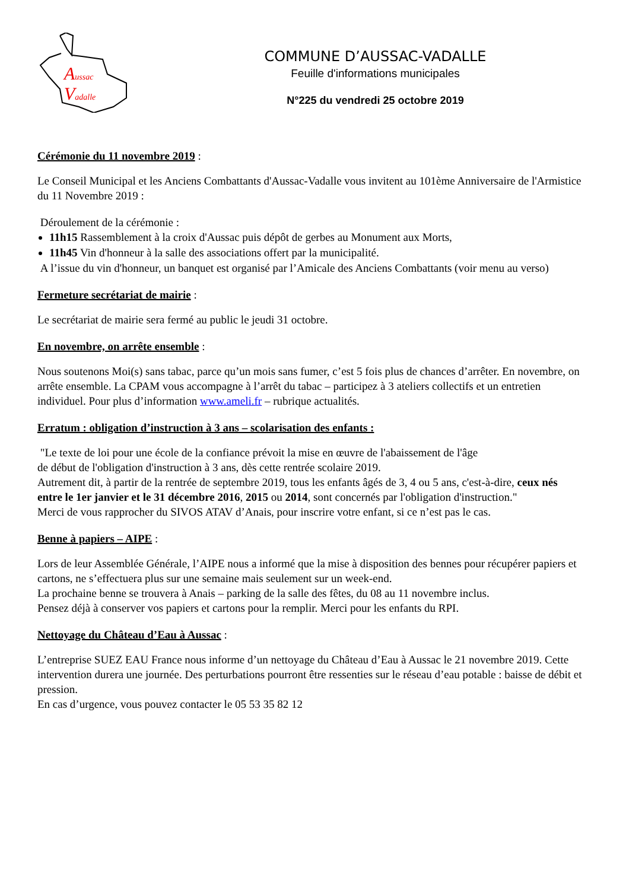Aussac
Vadalle
COMMUNE D’AUSSAC-VADALLE
Feuille d'informations municipales
N°225 du vendredi 25 octobre 2019
Cérémonie du 11 novembre 2019 :
Le Conseil Municipal et les Anciens Combattants d'Aussac-Vadalle vous invitent au 101ème Anniversaire de l'Armistice du 11 Novembre 2019 :
Déroulement de la cérémonie :
11h15 Rassemblement à la croix d'Aussac puis dépôt de gerbes au Monument aux Morts,
11h45 Vin d'honneur à la salle des associations offert par la municipalité.
A l’issue du vin d'honneur, un banquet est organisé par l’Amicale des Anciens Combattants (voir menu au verso)
Fermeture secrétariat de mairie :
Le secrétariat de mairie sera fermé au public le jeudi 31 octobre.
En novembre, on arrête ensemble :
Nous soutenons Moi(s) sans tabac, parce qu’un mois sans fumer, c’est 5 fois plus de chances d’arrêter. En novembre, on arrête ensemble. La CPAM vous accompagne à l’arrêt du tabac – participez à 3 ateliers collectifs et un entretien individuel. Pour plus d’information www.ameli.fr – rubrique actualités.
Erratum : obligation d’instruction à 3 ans – scolarisation des enfants :
"Le texte de loi pour une école de la confiance prévoit la mise en œuvre de l'abaissement de l'âge
de début de l'obligation d'instruction à 3 ans, dès cette rentrée scolaire 2019.
Autrement dit, à partir de la rentrée de septembre 2019, tous les enfants âgés de 3, 4 ou 5 ans, c'est-à-dire, ceux nés entre le 1er janvier et le 31 décembre 2016, 2015 ou 2014, sont concernés par l'obligation d'instruction."
Merci de vous rapprocher du SIVOS ATAV d’Anais, pour inscrire votre enfant, si ce n’est pas le cas.
Benne à papiers – AIPE :
Lors de leur Assemblée Générale, l’AIPE nous a informé que la mise à disposition des bennes pour récupérer papiers et cartons, ne s’effectuera plus sur une semaine mais seulement sur un week-end.
La prochaine benne se trouvera à Anais – parking de la salle des fêtes, du 08 au 11 novembre inclus.
Pensez déjà à conserver vos papiers et cartons pour la remplir. Merci pour les enfants du RPI.
Nettoyage du Château d’Eau à Aussac :
L’entreprise SUEZ EAU France nous informe d’un nettoyage du Château d’Eau à Aussac le 21 novembre 2019. Cette intervention durera une journée. Des perturbations pourront être ressenties sur le réseau d’eau potable : baisse de débit et pression.
En cas d’urgence, vous pouvez contacter le 05 53 35 82 12